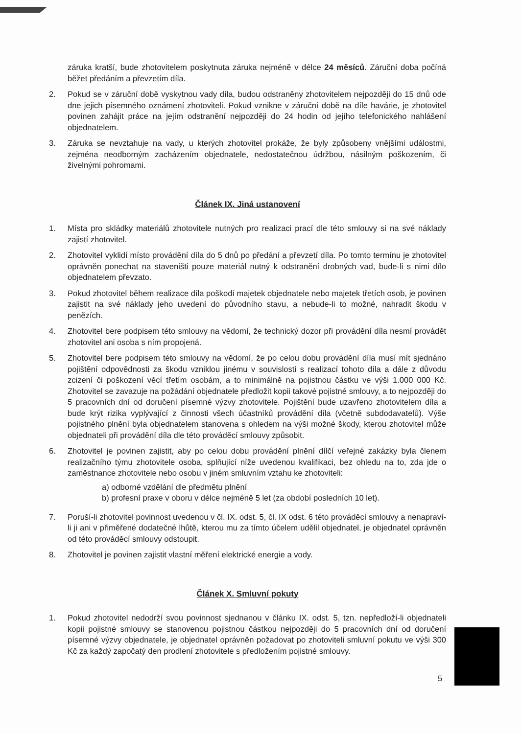záruka kratší, bude zhotovitelem poskytnuta záruka nejméně v délce 24 měsíců. Záruční doba počíná běžet předáním a převzetím díla.
2. Pokud se v záruční době vyskytnou vady díla, budou odstraněny zhotovitelem nejpozději do 15 dnů ode dne jejich písemného oznámení zhotoviteli. Pokud vznikne v záruční době na díle havárie, je zhotovitel povinen zahájit práce na jejím odstranění nejpozději do 24 hodin od jejího telefonického nahlášení objednatelem.
3. Záruka se nevztahuje na vady, u kterých zhotovitel prokáže, že byly způsobeny vnějšími událostmi, zejména neodborným zacházením objednatele, nedostatečnou údržbou, násilným poškozením, či živelnými pohromami.
Článek IX. Jiná ustanovení
1. Místa pro skládky materiálů zhotovitele nutných pro realizaci prací dle této smlouvy si na své náklady zajistí zhotovitel.
2. Zhotovitel vyklidí místo provádění díla do 5 dnů po předání a převzetí díla. Po tomto termínu je zhotovitel oprávněn ponechat na staveništi pouze materiál nutný k odstranění drobných vad, bude-li s nimi dílo objednatelem převzato.
3. Pokud zhotovitel během realizace díla poškodí majetek objednatele nebo majetek třetích osob, je povinen zajistit na své náklady jeho uvedení do původního stavu, a nebude-li to možné, nahradit škodu v penězích.
4. Zhotovitel bere podpisem této smlouvy na vědomí, že technický dozor při provádění díla nesmí provádět zhotovitel ani osoba s ním propojená.
5. Zhotovitel bere podpisem této smlouvy na vědomí, že po celou dobu provádění díla musí mít sjednáno pojištění odpovědnosti za škodu vzniklou jinému v souvislosti s realizací tohoto díla a dále z důvodu zcizení či poškození věcí třetím osobám, a to minimálně na pojistnou částku ve výši 1.000 000 Kč. Zhotovitel se zavazuje na požádání objednatele předložit kopii takové pojistné smlouvy, a to nejpozději do 5 pracovních dní od doručení písemné výzvy zhotovitele. Pojištění bude uzavřeno zhotovitelem díla a bude krýt rizika vyplývající z činnosti všech účastníků provádění díla (včetně subdodavatelů). Výše pojistného plnění byla objednatelem stanovena s ohledem na výši možné škody, kterou zhotovitel může objednateli při provádění díla dle této prováděcí smlouvy způsobit.
6. Zhotovitel je povinen zajistit, aby po celou dobu provádění plnění dílčí veřejné zakázky byla členem realizačního týmu zhotovitele osoba, splňující níže uvedenou kvalifikaci, bez ohledu na to, zda jde o zaměstnance zhotovitele nebo osobu v jiném smluvním vztahu ke zhotoviteli:
a) odborné vzdělání dle předmětu plnění
b) profesní praxe v oboru v délce nejméně 5 let (za období posledních 10 let).
7. Poruší-li zhotovitel povinnost uvedenou v čl. IX. odst. 5, čl. IX odst. 6 této prováděcí smlouvy a nenapraví-li ji ani v přiměřené dodatečné lhůtě, kterou mu za tímto účelem udělil objednatel, je objednatel oprávněn od této prováděcí smlouvy odstoupit.
8. Zhotovitel je povinen zajistit vlastní měření elektrické energie a vody.
Článek X. Smluvní pokuty
1. Pokud zhotovitel nedodrží svou povinnost sjednanou v článku IX. odst. 5, tzn. nepředloží-li objednateli kopii pojistné smlouvy se stanovenou pojistnou částkou nejpozději do 5 pracovních dní od doručení písemné výzvy objednatele, je objednatel oprávněn požadovat po zhotoviteli smluvní pokutu ve výši 300 Kč za každý započatý den prodlení zhotovitele s předložením pojistné smlouvy.
5